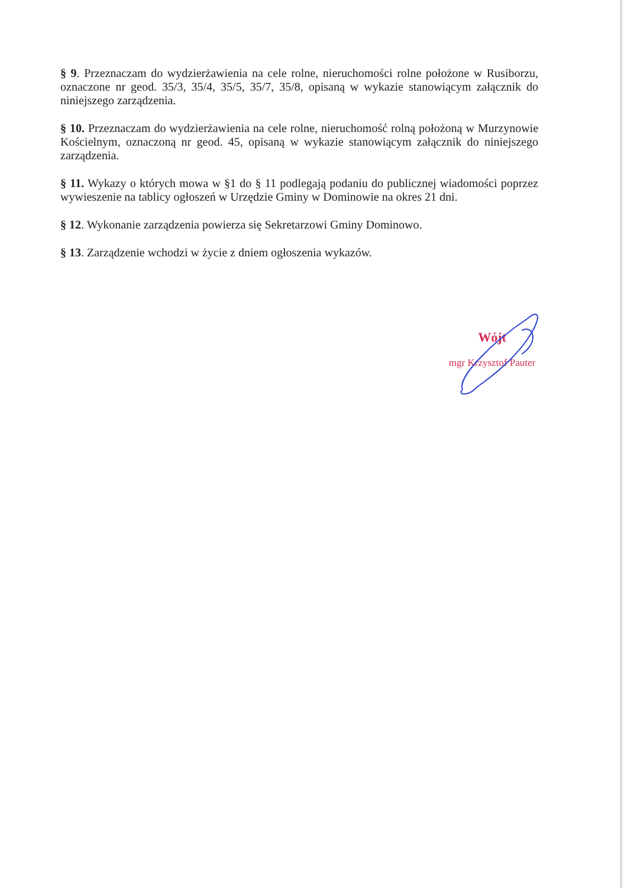§ 9. Przeznaczam do wydzierżawienia na cele rolne, nieruchomości rolne położone w Rusiborzu, oznaczone nr geod. 35/3, 35/4, 35/5, 35/7, 35/8, opisaną w wykazie stanowiącym załącznik do niniejszego zarządzenia.
§ 10. Przeznaczam do wydzierżawienia na cele rolne, nieruchomość rolną położoną w Murzynowie Kościelnym, oznaczoną nr geod. 45, opisaną w wykazie stanowiącym załącznik do niniejszego zarządzenia.
§ 11. Wykazy o których mowa w §1 do § 11 podlegają podaniu do publicznej wiadomości poprzez wywieszenie na tablicy ogłoszeń w Urzędzie Gminy w Dominowie na okres 21 dni.
§ 12. Wykonanie zarządzenia powierza się Sekretarzowi Gminy Dominowo.
§ 13. Zarządzenie wchodzi w życie z dniem ogłoszenia wykazów.
Wójt
mgr Krzysztof Pauter